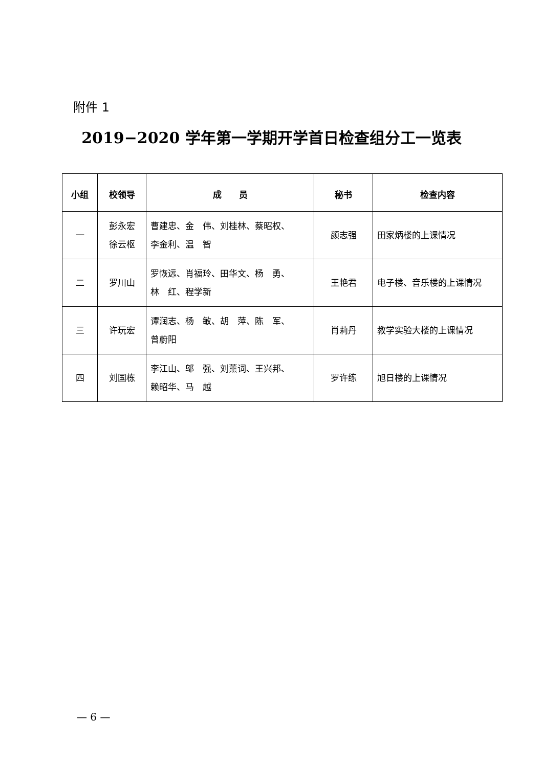附件 1
2019−2020 学年第一学期开学首日检查组分工一览表
| 小组 | 校领导 | 成 员 | 秘书 | 检查内容 |
| --- | --- | --- | --- | --- |
| 一 | 彭永宏 徐云枢 | 曹建忠、金 伟、刘桂林、蔡昭权、 李金利、温 智 | 颜志强 | 田家炳楼的上课情况 |
| 二 | 罗川山 | 罗恢远、肖福玲、田华文、杨 勇、 林 红、程学新 | 王艳君 | 电子楼、音乐楼的上课情况 |
| 三 | 许玩宏 | 谭润志、杨 敏、胡 萍、陈 军、 曾蔚阳 | 肖莉丹 | 教学实验大楼的上课情况 |
| 四 | 刘国栋 | 李江山、邬 强、刘薰词、王兴邦、 赖昭华、马 越 | 罗许练 | 旭日楼的上课情况 |
— 6 —